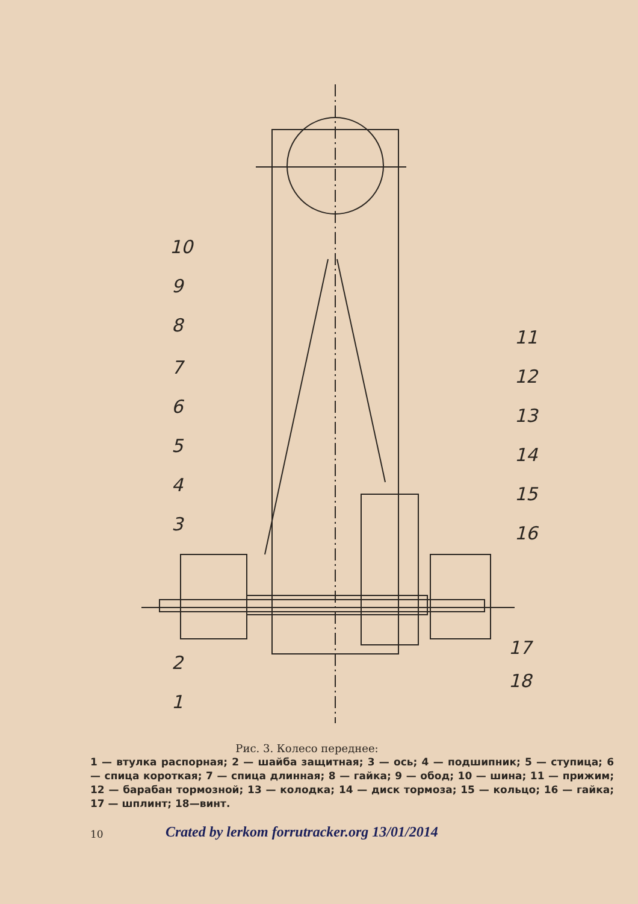10
9
8
7
6
5
4
3
2
1
11
12
13
14
15
16
17
18
Рис. 3. Колесо переднее:
1 — втулка распорная; 2 — шайба защитная; 3 — ось; 4 — подшипник; 5 — ступица; 6 — спица короткая; 7 — спица длинная; 8 — гайка; 9 — обод; 10 — шина; 11 — прижим; 12 — барабан тормозной; 13 — колодка; 14 — диск тормоза; 15 — кольцо; 16 — гайка; 17 — шплинт; 18—винт.
10 Crated by lerkom forrutracker.org 13/01/2014